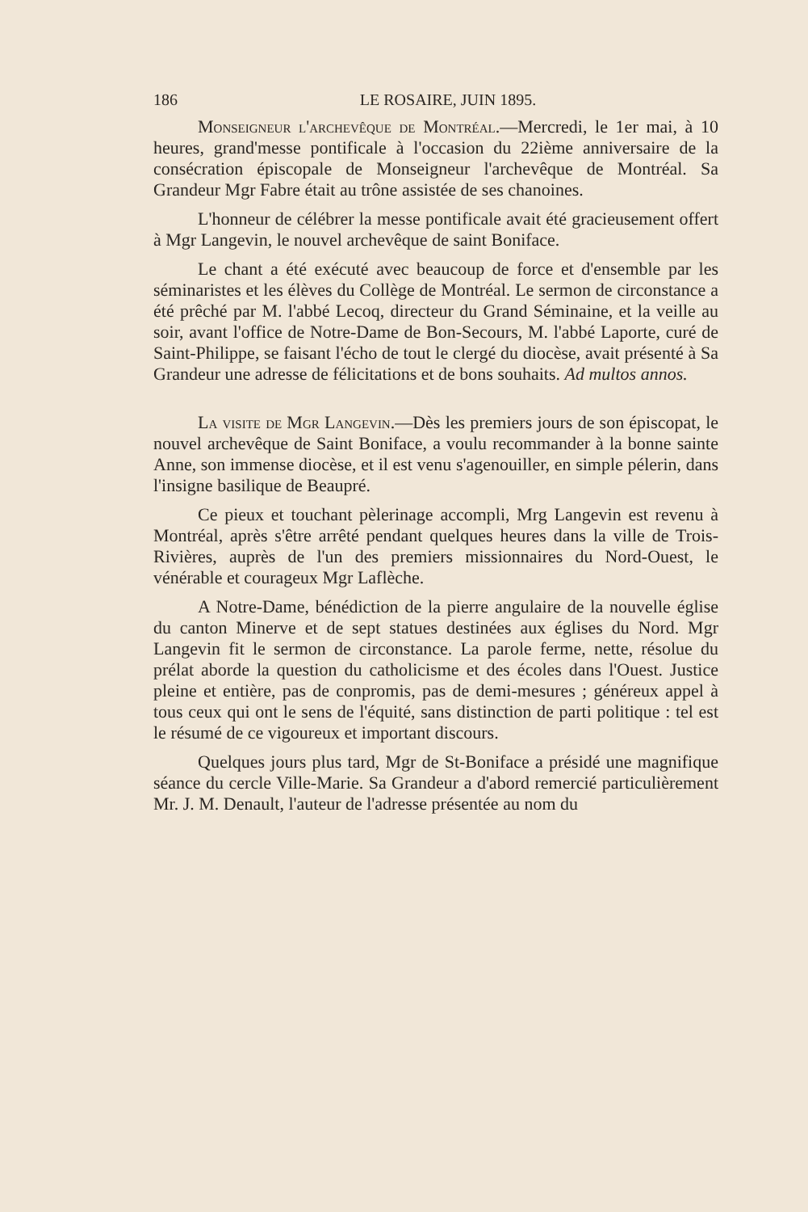186 LE ROSAIRE, JUIN 1895.
Monseigneur l'archevêque de Montréal.—Mercredi, le 1er mai, à 10 heures, grand'messe pontificale à l'occasion du 22ième anniversaire de la consécration épiscopale de Monseigneur l'archevêque de Montréal. Sa Grandeur Mgr Fabre était au trône assistée de ses chanoines.
L'honneur de célébrer la messe pontificale avait été gracieusement offert à Mgr Langevin, le nouvel archevêque de saint Boniface.
Le chant a été exécuté avec beaucoup de force et d'ensemble par les séminaristes et les élèves du Collège de Montréal. Le sermon de circonstance a été prêché par M. l'abbé Lecoq, directeur du Grand Séminaine, et la veille au soir, avant l'office de Notre-Dame de Bon-Secours, M. l'abbé Laporte, curé de Saint-Philippe, se faisant l'écho de tout le clergé du diocèse, avait présenté à Sa Grandeur une adresse de félicitations et de bons souhaits. Ad multos annos.
La visite de Mgr Langevin.—Dès les premiers jours de son épiscopat, le nouvel archevêque de Saint Boniface, a voulu recommander à la bonne sainte Anne, son immense diocèse, et il est venu s'agenouiller, en simple pélerin, dans l'insigne basilique de Beaupré.
Ce pieux et touchant pèlerinage accompli, Mrg Langevin est revenu à Montréal, après s'être arrêté pendant quelques heures dans la ville de Trois-Rivières, auprès de l'un des premiers missionnaires du Nord-Ouest, le vénérable et courageux Mgr Laflèche.
A Notre-Dame, bénédiction de la pierre angulaire de la nouvelle église du canton Minerve et de sept statues destinées aux églises du Nord. Mgr Langevin fit le sermon de circonstance. La parole ferme, nette, résolue du prélat aborde la question du catholicisme et des écoles dans l'Ouest. Justice pleine et entière, pas de conpromis, pas de demi-mesures ; généreux appel à tous ceux qui ont le sens de l'équité, sans distinction de parti politique : tel est le résumé de ce vigoureux et important discours.
Quelques jours plus tard, Mgr de St-Boniface a présidé une magnifique séance du cercle Ville-Marie. Sa Grandeur a d'abord remercié particulièrement Mr. J. M. Denault, l'auteur de l'adresse présentée au nom du